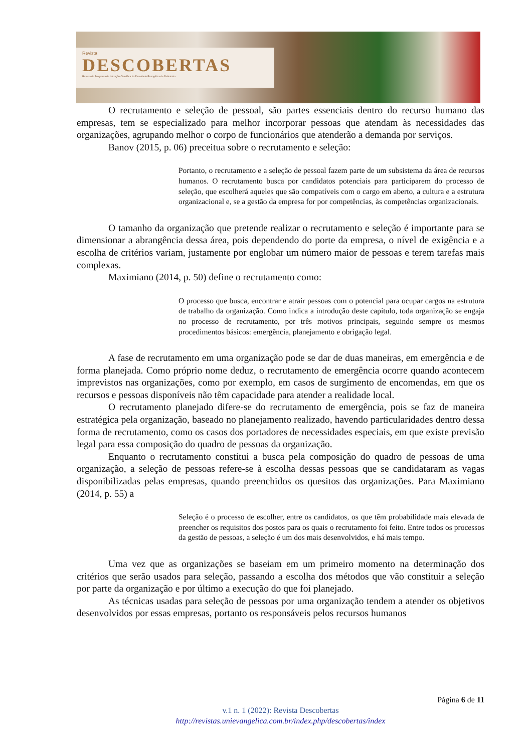Revista
DESCOBERTAS
Revista do Programa de Iniciação Científica da Faculdade Evangélica de Rubiataba
O recrutamento e seleção de pessoal, são partes essenciais dentro do recurso humano das empresas, tem se especializado para melhor incorporar pessoas que atendam às necessidades das organizações, agrupando melhor o corpo de funcionários que atenderão a demanda por serviços.
Banov (2015, p. 06) preceitua sobre o recrutamento e seleção:
Portanto, o recrutamento e a seleção de pessoal fazem parte de um subsistema da área de recursos humanos. O recrutamento busca por candidatos potenciais para participarem do processo de seleção, que escolherá aqueles que são compatíveis com o cargo em aberto, a cultura e a estrutura organizacional e, se a gestão da empresa for por competências, às competências organizacionais.
O tamanho da organização que pretende realizar o recrutamento e seleção é importante para se dimensionar a abrangência dessa área, pois dependendo do porte da empresa, o nível de exigência e a escolha de critérios variam, justamente por englobar um número maior de pessoas e terem tarefas mais complexas.
Maximiano (2014, p. 50) define o recrutamento como:
O processo que busca, encontrar e atrair pessoas com o potencial para ocupar cargos na estrutura de trabalho da organização. Como indica a introdução deste capítulo, toda organização se engaja no processo de recrutamento, por três motivos principais, seguindo sempre os mesmos procedimentos básicos: emergência, planejamento e obrigação legal.
A fase de recrutamento em uma organização pode se dar de duas maneiras, em emergência e de forma planejada. Como próprio nome deduz, o recrutamento de emergência ocorre quando acontecem imprevistos nas organizações, como por exemplo, em casos de surgimento de encomendas, em que os recursos e pessoas disponíveis não têm capacidade para atender a realidade local.
O recrutamento planejado difere-se do recrutamento de emergência, pois se faz de maneira estratégica pela organização, baseado no planejamento realizado, havendo particularidades dentro dessa forma de recrutamento, como os casos dos portadores de necessidades especiais, em que existe previsão legal para essa composição do quadro de pessoas da organização.
Enquanto o recrutamento constitui a busca pela composição do quadro de pessoas de uma organização, a seleção de pessoas refere-se à escolha dessas pessoas que se candidataram as vagas disponibilizadas pelas empresas, quando preenchidos os quesitos das organizações. Para Maximiano (2014, p. 55) a
Seleção é o processo de escolher, entre os candidatos, os que têm probabilidade mais elevada de preencher os requisitos dos postos para os quais o recrutamento foi feito. Entre todos os processos da gestão de pessoas, a seleção é um dos mais desenvolvidos, e há mais tempo.
Uma vez que as organizações se baseiam em um primeiro momento na determinação dos critérios que serão usados para seleção, passando a escolha dos métodos que vão constituir a seleção por parte da organização e por último a execução do que foi planejado.
As técnicas usadas para seleção de pessoas por uma organização tendem a atender os objetivos desenvolvidos por essas empresas, portanto os responsáveis pelos recursos humanos
Página 6 de 11
v.1 n. 1 (2022): Revista Descobertas
http://revistas.unievangelica.com.br/index.php/descobertas/index